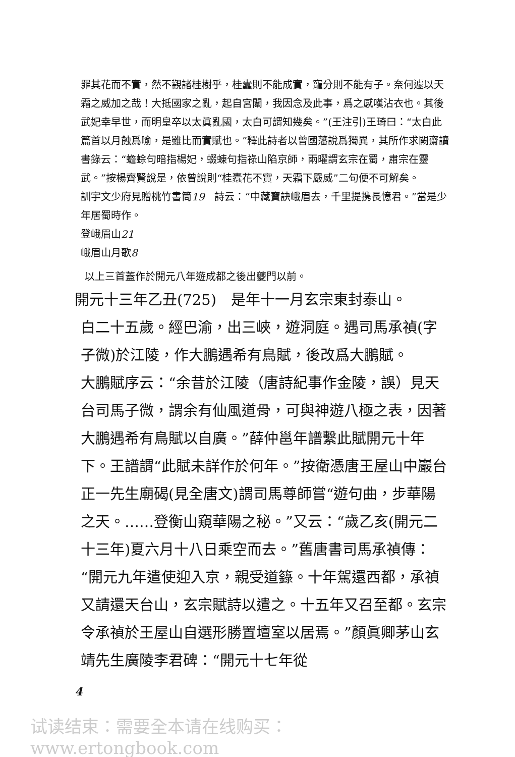罪其花而不實，然不觀諸桂樹乎，桂蠹則不能成實，寵分則不能有子。奈何遽以天霜之威加之哉！大抵國家之亂，起自宮闈，我因念及此事，爲之感嘆沾衣也。其後武妃幸早世，而明皇卒以太眞亂國，太白可謂知幾矣。”(王注引)王琦曰：“太白此篇首以月蝕爲喻，是雖比而實賦也。”釋此詩者以曾國藩說爲獨異，其所作求闕齋讀書錄云：“蟾蜍句暗指楊妃，蝃蝀句指祿山陷京師，兩曜謂玄宗在蜀，肅宗在靈武。”按楊齊賢說是，依曾說則“桂蠹花不實，天霜下嚴威”二句便不可解矣。
訓宇文少府見贈桃竹書筒19　詩云：“中藏寶訣峨眉去，千里提携長憶君。”當是少年居蜀時作。
登峨眉山21
峨眉山月歌8
以上三首蓋作於開元八年遊成都之後出夔門以前。
開元十三年乙丑(725)　是年十一月玄宗東封泰山。
白二十五歲。經巴渝，出三峽，遊洞庭。遇司馬承禎(字子微)於江陵，作大鵬遇希有鳥賦，後改爲大鵬賦。
大鵬賦序云：“余昔於江陵（唐詩紀事作金陵，誤）見天台司馬子微，謂余有仙風道骨，可與神遊八極之表，因著大鵬遇希有鳥賦以自廣。”薛仲邕年譜繫此賦開元十年下。王譜謂“此賦未詳作於何年。”按衛憑唐王屋山中巖台正一先生廟碣(見全唐文)謂司馬尊師嘗“遊句曲，步華陽之天。……登衡山窺華陽之秘。”又云：“歲乙亥(開元二十三年)夏六月十八日乘空而去。”舊唐書司馬承禎傳：“開元九年遣使迎入京，親受道籙。十年駕還西都，承禎又請還天台山，玄宗賦詩以遣之。十五年又召至都。玄宗令承禎於王屋山自選形勝置壇室以居焉。”顏眞卿茅山玄靖先生廣陵李君碑：“開元十七年從
4
试读结束：需要全本请在线购买： www.ertongbook.com